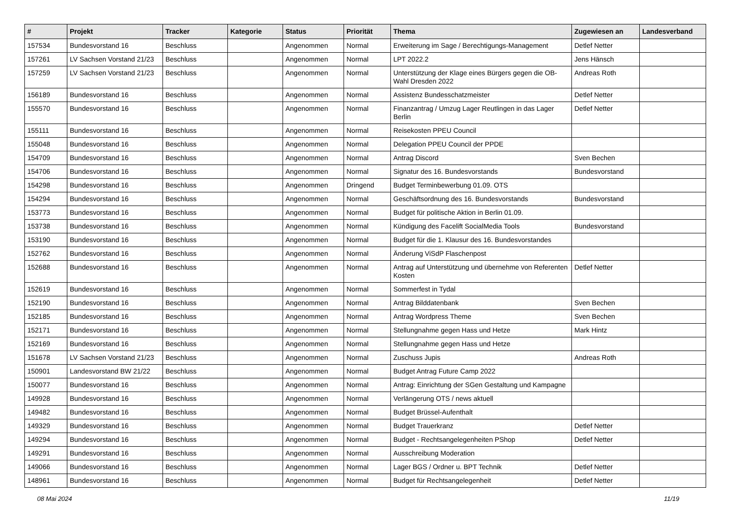| # | Projekt | Tracker | Kategorie | Status | Priorität | Thema | Zugewiesen an | Landesverband |
| --- | --- | --- | --- | --- | --- | --- | --- | --- |
| 157534 | Bundesvorstand 16 | Beschluss | | Angenommen | Normal | Erweiterung im Sage / Berechtigungs-Management | Detlef Netter | |
| 157261 | LV Sachsen Vorstand 21/23 | Beschluss | | Angenommen | Normal | LPT 2022.2 | Jens Hänsch | |
| 157259 | LV Sachsen Vorstand 21/23 | Beschluss | | Angenommen | Normal | Unterstützung der Klage eines Bürgers gegen die OB-Wahl Dresden 2022 | Andreas Roth | |
| 156189 | Bundesvorstand 16 | Beschluss | | Angenommen | Normal | Assistenz Bundesschatzmeister | Detlef Netter | |
| 155570 | Bundesvorstand 16 | Beschluss | | Angenommen | Normal | Finanzantrag / Umzug Lager Reutlingen in das Lager Berlin | Detlef Netter | |
| 155111 | Bundesvorstand 16 | Beschluss | | Angenommen | Normal | Reisekosten PPEU Council | | |
| 155048 | Bundesvorstand 16 | Beschluss | | Angenommen | Normal | Delegation PPEU Council der PPDE | | |
| 154709 | Bundesvorstand 16 | Beschluss | | Angenommen | Normal | Antrag Discord | Sven Bechen | |
| 154706 | Bundesvorstand 16 | Beschluss | | Angenommen | Normal | Signatur des 16. Bundesvorstands | Bundesvorstand | |
| 154298 | Bundesvorstand 16 | Beschluss | | Angenommen | Dringend | Budget Terminbewerbung 01.09. OTS | | |
| 154294 | Bundesvorstand 16 | Beschluss | | Angenommen | Normal | Geschäftsordnung des 16. Bundesvorstands | Bundesvorstand | |
| 153773 | Bundesvorstand 16 | Beschluss | | Angenommen | Normal | Budget für politische Aktion in Berlin 01.09. | | |
| 153738 | Bundesvorstand 16 | Beschluss | | Angenommen | Normal | Kündigung des Facelift SocialMedia Tools | Bundesvorstand | |
| 153190 | Bundesvorstand 16 | Beschluss | | Angenommen | Normal | Budget für die 1. Klausur des 16. Bundesvorstandes | | |
| 152762 | Bundesvorstand 16 | Beschluss | | Angenommen | Normal | Änderung ViSdP Flaschenpost | | |
| 152688 | Bundesvorstand 16 | Beschluss | | Angenommen | Normal | Antrag auf Unterstützung und übernehme von Referenten Kosten | Detlef Netter | |
| 152619 | Bundesvorstand 16 | Beschluss | | Angenommen | Normal | Sommerfest in Tydal | | |
| 152190 | Bundesvorstand 16 | Beschluss | | Angenommen | Normal | Antrag Bilddatenbank | Sven Bechen | |
| 152185 | Bundesvorstand 16 | Beschluss | | Angenommen | Normal | Antrag Wordpress Theme | Sven Bechen | |
| 152171 | Bundesvorstand 16 | Beschluss | | Angenommen | Normal | Stellungnahme gegen Hass und Hetze | Mark Hintz | |
| 152169 | Bundesvorstand 16 | Beschluss | | Angenommen | Normal | Stellungnahme gegen Hass und Hetze | | |
| 151678 | LV Sachsen Vorstand 21/23 | Beschluss | | Angenommen | Normal | Zuschuss Jupis | Andreas Roth | |
| 150901 | Landesvorstand BW 21/22 | Beschluss | | Angenommen | Normal | Budget Antrag Future Camp 2022 | | |
| 150077 | Bundesvorstand 16 | Beschluss | | Angenommen | Normal | Antrag: Einrichtung der SGen Gestaltung und Kampagne | | |
| 149928 | Bundesvorstand 16 | Beschluss | | Angenommen | Normal | Verlängerung OTS / news aktuell | | |
| 149482 | Bundesvorstand 16 | Beschluss | | Angenommen | Normal | Budget Brüssel-Aufenthalt | | |
| 149329 | Bundesvorstand 16 | Beschluss | | Angenommen | Normal | Budget Trauerkranz | Detlef Netter | |
| 149294 | Bundesvorstand 16 | Beschluss | | Angenommen | Normal | Budget - Rechtsangelegenheiten PShop | Detlef Netter | |
| 149291 | Bundesvorstand 16 | Beschluss | | Angenommen | Normal | Ausschreibung Moderation | | |
| 149066 | Bundesvorstand 16 | Beschluss | | Angenommen | Normal | Lager BGS / Ordner u. BPT Technik | Detlef Netter | |
| 148961 | Bundesvorstand 16 | Beschluss | | Angenommen | Normal | Budget für Rechtsangelegenheit | Detlef Netter | |
08 Mai 2024 11/19